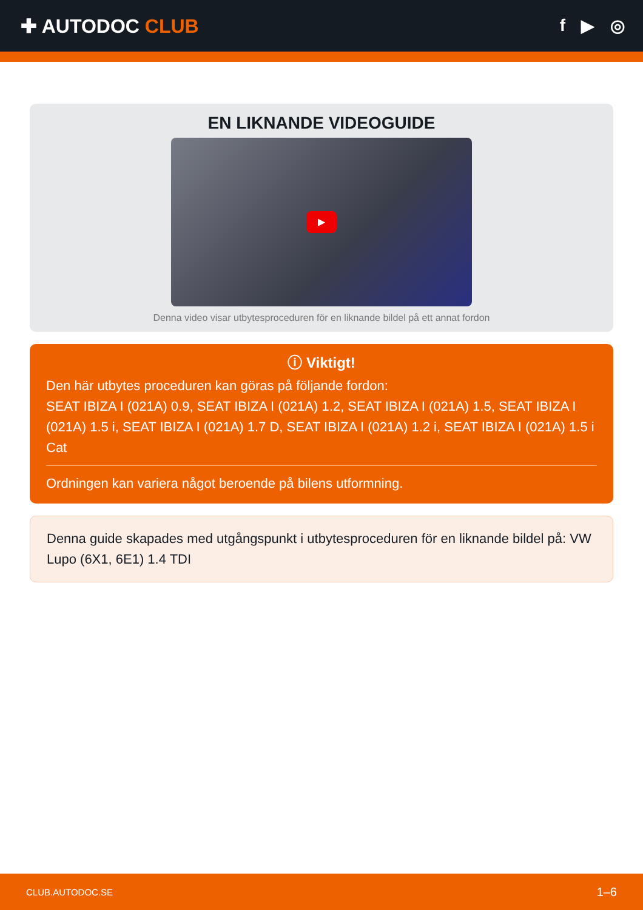✚ AUTODOC CLUB f ▶ ◎
EN LIKNANDE VIDEOGUIDE
▶
Denna video visar utbytesproceduren för en liknande bildel på ett annat fordon
ⓘ Viktigt!
Den här utbytes proceduren kan göras på följande fordon:
SEAT IBIZA I (021A) 0.9, SEAT IBIZA I (021A) 1.2, SEAT IBIZA I (021A) 1.5, SEAT IBIZA I (021A) 1.5 i, SEAT IBIZA I (021A) 1.7 D, SEAT IBIZA I (021A) 1.2 i, SEAT IBIZA I (021A) 1.5 i Cat
Ordningen kan variera något beroende på bilens utformning.
Denna guide skapades med utgångspunkt i utbytesproceduren för en liknande bildel på: VW Lupo (6X1, 6E1) 1.4 TDI
CLUB.AUTODOC.SE 1–6